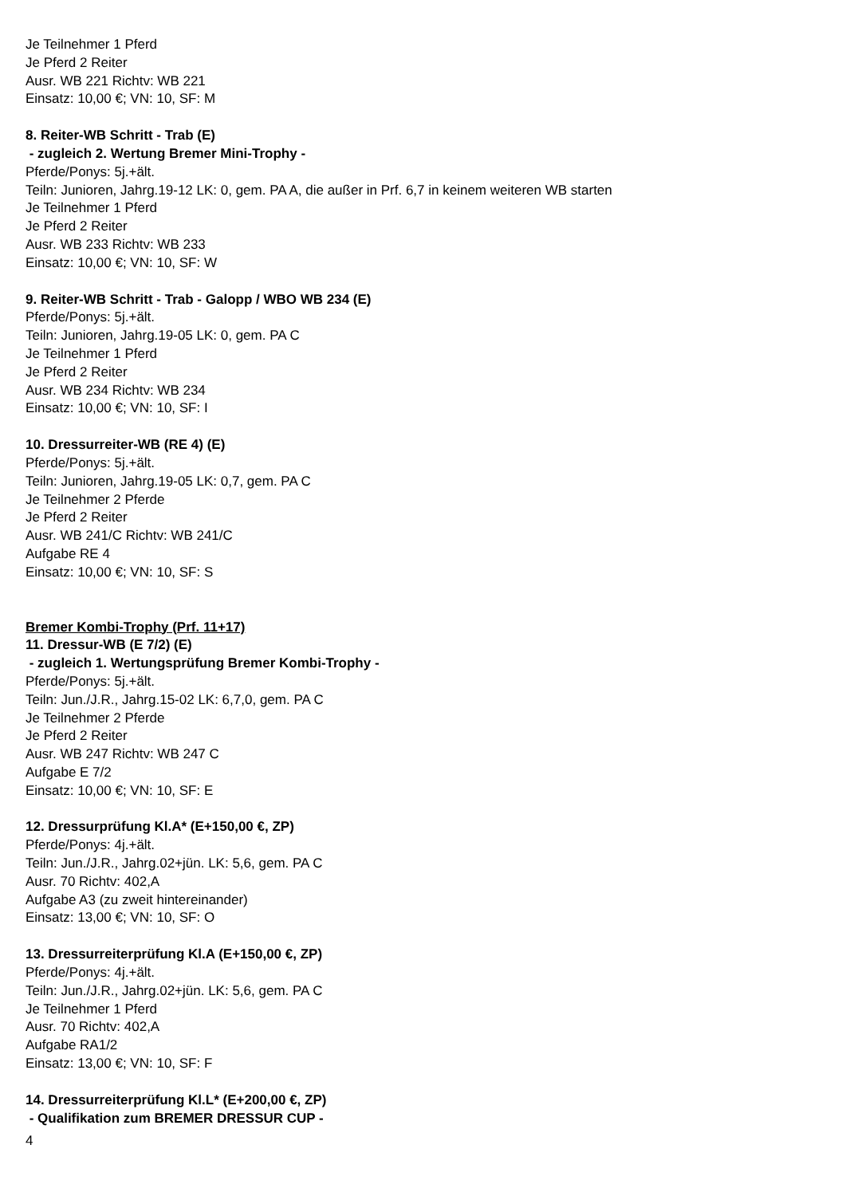Je Teilnehmer 1 Pferd
Je Pferd 2 Reiter
Ausr. WB 221 Richtv: WB 221
Einsatz: 10,00 €; VN: 10, SF: M
8. Reiter-WB Schritt - Trab (E)
- zugleich 2. Wertung Bremer Mini-Trophy -
Pferde/Ponys: 5j.+ält.
Teiln: Junioren, Jahrg.19-12 LK: 0, gem. PA A, die außer in Prf. 6,7 in keinem weiteren WB starten
Je Teilnehmer 1 Pferd
Je Pferd 2 Reiter
Ausr. WB 233 Richtv: WB 233
Einsatz: 10,00 €; VN: 10, SF: W
9. Reiter-WB Schritt - Trab - Galopp / WBO WB 234 (E)
Pferde/Ponys: 5j.+ält.
Teiln: Junioren, Jahrg.19-05 LK: 0, gem. PA C
Je Teilnehmer 1 Pferd
Je Pferd 2 Reiter
Ausr. WB 234 Richtv: WB 234
Einsatz: 10,00 €; VN: 10, SF: I
10. Dressurreiter-WB (RE 4) (E)
Pferde/Ponys: 5j.+ält.
Teiln: Junioren, Jahrg.19-05 LK: 0,7, gem. PA C
Je Teilnehmer 2 Pferde
Je Pferd 2 Reiter
Ausr. WB 241/C Richtv: WB 241/C
Aufgabe RE 4
Einsatz: 10,00 €; VN: 10, SF: S
Bremer Kombi-Trophy (Prf. 11+17)
11. Dressur-WB (E 7/2) (E)
- zugleich 1. Wertungsprüfung Bremer Kombi-Trophy -
Pferde/Ponys: 5j.+ält.
Teiln: Jun./J.R., Jahrg.15-02 LK: 6,7,0, gem. PA C
Je Teilnehmer 2 Pferde
Je Pferd 2 Reiter
Ausr. WB 247 Richtv: WB 247 C
Aufgabe E 7/2
Einsatz: 10,00 €; VN: 10, SF: E
12. Dressurprüfung Kl.A* (E+150,00 €, ZP)
Pferde/Ponys: 4j.+ält.
Teiln: Jun./J.R., Jahrg.02+jün. LK: 5,6, gem. PA C
Ausr. 70 Richtv: 402,A
Aufgabe A3 (zu zweit hintereinander)
Einsatz: 13,00 €; VN: 10, SF: O
13. Dressurreiterprüfung Kl.A (E+150,00 €, ZP)
Pferde/Ponys: 4j.+ält.
Teiln: Jun./J.R., Jahrg.02+jün. LK: 5,6, gem. PA C
Je Teilnehmer 1 Pferd
Ausr. 70 Richtv: 402,A
Aufgabe RA1/2
Einsatz: 13,00 €; VN: 10, SF: F
14. Dressurreiterprüfung Kl.L* (E+200,00 €, ZP)
- Qualifikation zum BREMER DRESSUR CUP -
4